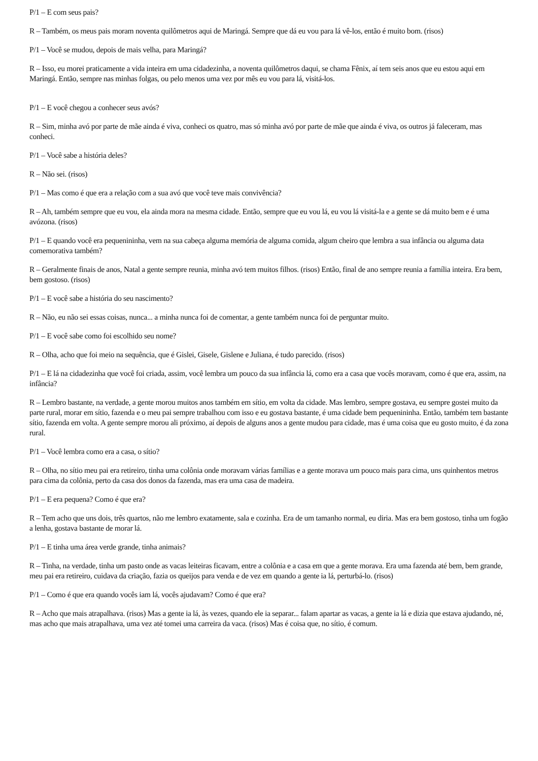P/1 – E com seus pais?
R – Também, os meus pais moram noventa quilômetros aqui de Maringá. Sempre que dá eu vou para lá vê-los, então é muito bom. (risos)
P/1 – Você se mudou, depois de mais velha, para Maringá?
R – Isso, eu morei praticamente a vida inteira em uma cidadezinha, a noventa quilômetros daqui, se chama Fênix, aí tem seis anos que eu estou aqui em Maringá. Então, sempre nas minhas folgas, ou pelo menos uma vez por mês eu vou para lá, visitá-los.
P/1 – E você chegou a conhecer seus avós?
R – Sim, minha avó por parte de mãe ainda é viva, conheci os quatro, mas só minha avó por parte de mãe que ainda é viva, os outros já faleceram, mas conheci.
P/1 – Você sabe a história deles?
R – Não sei. (risos)
P/1 – Mas como é que era a relação com a sua avó que você teve mais convivência?
R – Ah, também sempre que eu vou, ela ainda mora na mesma cidade. Então, sempre que eu vou lá, eu vou lá visitá-la e a gente se dá muito bem e é uma avózona. (risos)
P/1 – E quando você era pequenininha, vem na sua cabeça alguma memória de alguma comida, algum cheiro que lembra a sua infância ou alguma data comemorativa também?
R – Geralmente finais de anos, Natal a gente sempre reunia, minha avó tem muitos filhos. (risos) Então, final de ano sempre reunia a família inteira. Era bem, bem gostoso. (risos)
P/1 – E você sabe a história do seu nascimento?
R – Não, eu não sei essas coisas, nunca... a minha nunca foi de comentar, a gente também nunca foi de perguntar muito.
P/1 – E você sabe como foi escolhido seu nome?
R – Olha, acho que foi meio na sequência, que é Gislei, Gisele, Gislene e Juliana, é tudo parecido. (risos)
P/1 – E lá na cidadezinha que você foi criada, assim, você lembra um pouco da sua infância lá, como era a casa que vocês moravam, como é que era, assim, na infância?
R – Lembro bastante, na verdade, a gente morou muitos anos também em sítio, em volta da cidade. Mas lembro, sempre gostava, eu sempre gostei muito da parte rural, morar em sítio, fazenda e o meu pai sempre trabalhou com isso e eu gostava bastante, é uma cidade bem pequenininha. Então, também tem bastante sítio, fazenda em volta. A gente sempre morou ali próximo, aí depois de alguns anos a gente mudou para cidade, mas é uma coisa que eu gosto muito, é da zona rural.
P/1 – Você lembra como era a casa, o sítio?
R – Olha, no sítio meu pai era retireiro, tinha uma colônia onde moravam várias famílias e a gente morava um pouco mais para cima, uns quinhentos metros para cima da colônia, perto da casa dos donos da fazenda, mas era uma casa de madeira.
P/1 – E era pequena? Como é que era?
R – Tem acho que uns dois, três quartos, não me lembro exatamente, sala e cozinha. Era de um tamanho normal, eu diria. Mas era bem gostoso, tinha um fogão a lenha, gostava bastante de morar lá.
P/1 – E tinha uma área verde grande, tinha animais?
R – Tinha, na verdade, tinha um pasto onde as vacas leiteiras ficavam, entre a colônia e a casa em que a gente morava. Era uma fazenda até bem, bem grande, meu pai era retireiro, cuidava da criação, fazia os queijos para venda e de vez em quando a gente ia lá, perturbá-lo. (risos)
P/1 – Como é que era quando vocês iam lá, vocês ajudavam? Como é que era?
R – Acho que mais atrapalhava. (risos) Mas a gente ia lá, às vezes, quando ele ia separar... falam apartar as vacas, a gente ia lá e dizia que estava ajudando, né, mas acho que mais atrapalhava, uma vez até tomei uma carreira da vaca. (risos) Mas é coisa que, no sítio, é comum.